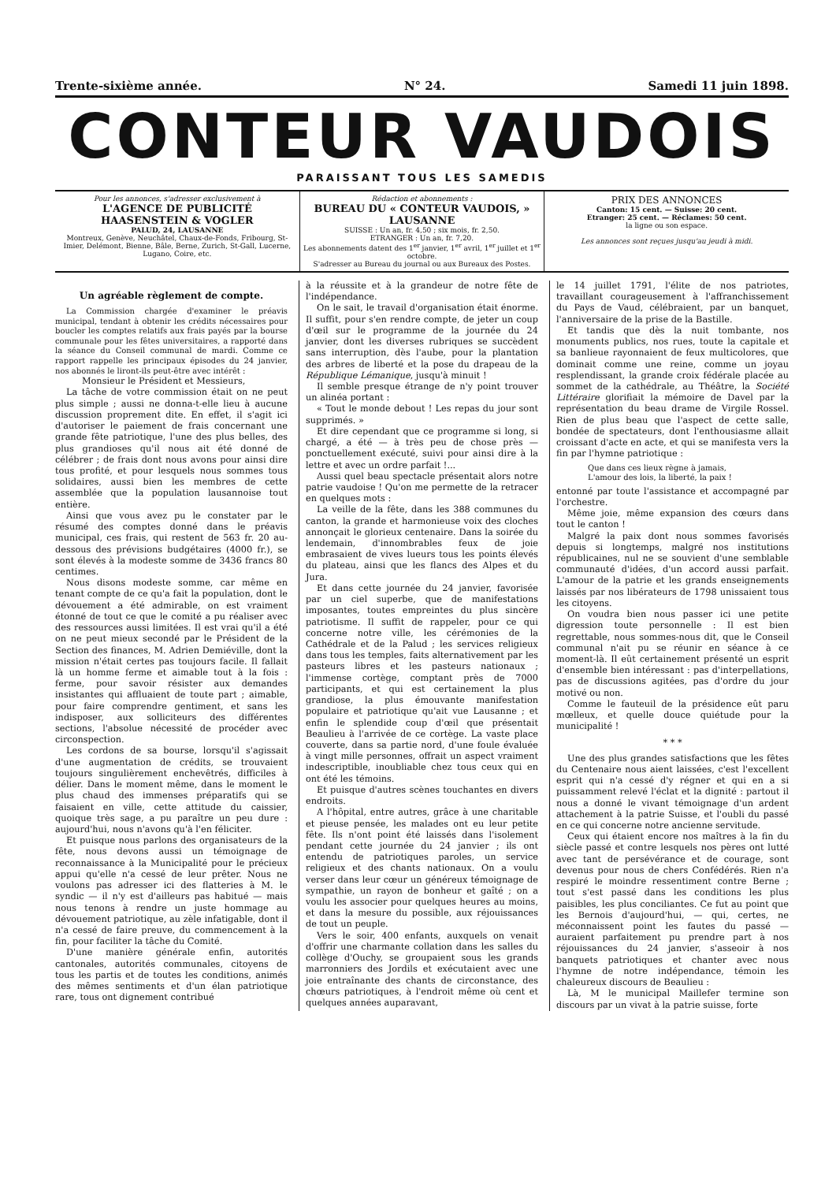Trente-sixième année. N° 24. Samedi 11 juin 1898.
CONTEUR VAUDOIS
PARAISSANT TOUS LES SAMEDIS
Pour les annonces, s'adresser exclusivement à
L'AGENCE DE PUBLICITÉ HAASENSTEIN & VOGLER
PALUD, 24, LAUSANNE
Montreux, Genève, Neuchâtel, Chaux-de-Fonds, Fribourg, St-Imier, Delémont, Bienne, Bâle, Berne, Zurich, St-Gall, Lucerne, Lugano, Coire, etc.
Rédaction et abonnements :
BUREAU DU « CONTEUR VAUDOIS, » LAUSANNE
SUISSE : Un an, fr. 4,50 ; six mois, fr. 2,50.
ETRANGER : Un an, fr. 7,20.
Les abonnements datent des 1<sup>er</sup> janvier, 1<sup>er</sup> avril, 1<sup>er</sup> juillet et 1<sup>er</sup> octobre.
S'adresser au Bureau du journal ou aux Bureaux des Postes.
PRIX DES ANNONCES
Canton: 15 cent. — Suisse: 20 cent.
Etranger: 25 cent. — Réclames: 50 cent.
la ligne ou son espace.
Les annonces sont reçues jusqu'au jeudi à midi.
Un agréable règlement de compte.
La Commission chargée d'examiner le préavis municipal, tendant à obtenir les crédits nécessaires pour boucler les comptes relatifs aux frais payés par la bourse communale pour les fêtes universitaires, a rapporté dans la séance du Conseil communal de mardi. Comme ce rapport rappelle les principaux épisodes du 24 janvier, nos abonnés le liront-ils peut-être avec intérêt :
Monsieur le Président et Messieurs,
La tâche de votre commission était on ne peut plus simple ; aussi ne donna-t-elle lieu à aucune discussion proprement dite. En effet, il s'agit ici d'autoriser le paiement de frais concernant une grande fête patriotique, l'une des plus belles, des plus grandioses qu'il nous ait été donné de célébrer ; de frais dont nous avons pour ainsi dire tous profité, et pour lesquels nous sommes tous solidaires, aussi bien les membres de cette assemblée que la population lausannoise tout entière.
Ainsi que vous avez pu le constater par le résumé des comptes donné dans le préavis municipal, ces frais, qui restent de 563 fr. 20 au-dessous des prévisions budgétaires (4000 fr.), se sont élevés à la modeste somme de 3436 francs 80 centimes.
Nous disons modeste somme, car même en tenant compte de ce qu'a fait la population, dont le dévouement a été admirable, on est vraiment étonné de tout ce que le comité a pu réaliser avec des ressources aussi limitées. Il est vrai qu'il a été on ne peut mieux secondé par le Président de la Section des finances, M. Adrien Demiéville, dont la mission n'était certes pas toujours facile. Il fallait là un homme ferme et aimable tout à la fois : ferme, pour savoir résister aux demandes insistantes qui affluaient de toute part ; aimable, pour faire comprendre gentiment, et sans les indisposer, aux solliciteurs des différentes sections, l'absolue nécessité de procéder avec circonspection.
Les cordons de sa bourse, lorsqu'il s'agissait d'une augmentation de crédits, se trouvaient toujours singulièrement enchevêtrés, difficiles à délier. Dans le moment même, dans le moment le plus chaud des immenses préparatifs qui se faisaient en ville, cette attitude du caissier, quoique très sage, a pu paraître un peu dure : aujourd'hui, nous n'avons qu'à l'en féliciter.
Et puisque nous parlons des organisateurs de la fête, nous devons aussi un témoignage de reconnaissance à la Municipalité pour le précieux appui qu'elle n'a cessé de leur prêter. Nous ne voulons pas adresser ici des flatteries à M. le syndic — il n'y est d'ailleurs pas habitué — mais nous tenons à rendre un juste hommage au dévouement patriotique, au zèle infatigable, dont il n'a cessé de faire preuve, du commencement à la fin, pour faciliter la tâche du Comité.
D'une manière générale enfin, autorités cantonales, autorités communales, citoyens de tous les partis et de toutes les conditions, animés des mêmes sentiments et d'un élan patriotique rare, tous ont dignement contribué
à la réussite et à la grandeur de notre fête de l'indépendance.
On le sait, le travail d'organisation était énorme. Il suffit, pour s'en rendre compte, de jeter un coup d'œil sur le programme de la journée du 24 janvier, dont les diverses rubriques se succèdent sans interruption, dès l'aube, pour la plantation des arbres de liberté et la pose du drapeau de la République Lémanique, jusqu'à minuit !
Il semble presque étrange de n'y point trouver un alinéa portant :
« Tout le monde debout ! Les repas du jour sont supprimés. »
Et dire cependant que ce programme si long, si chargé, a été — à très peu de chose près — ponctuellement exécuté, suivi pour ainsi dire à la lettre et avec un ordre parfait !...
Aussi quel beau spectacle présentait alors notre patrie vaudoise ! Qu'on me permette de la retracer en quelques mots :
La veille de la fête, dans les 388 communes du canton, la grande et harmonieuse voix des cloches annonçait le glorieux centenaire. Dans la soirée du lendemain, d'innombrables feux de joie embrasaient de vives lueurs tous les points élevés du plateau, ainsi que les flancs des Alpes et du Jura.
Et dans cette journée du 24 janvier, favorisée par un ciel superbe, que de manifestations imposantes, toutes empreintes du plus sincère patriotisme. Il suffit de rappeler, pour ce qui concerne notre ville, les cérémonies de la Cathédrale et de la Palud ; les services religieux dans tous les temples, faits alternativement par les pasteurs libres et les pasteurs nationaux ; l'immense cortège, comptant près de 7000 participants, et qui est certainement la plus grandiose, la plus émouvante manifestation populaire et patriotique qu'ait vue Lausanne ; et enfin le splendide coup d'œil que présentait Beaulieu à l'arrivée de ce cortège. La vaste place couverte, dans sa partie nord, d'une foule évaluée à vingt mille personnes, offrait un aspect vraiment indescriptible, inoubliable chez tous ceux qui en ont été les témoins.
Et puisque d'autres scènes touchantes en divers endroits.
A l'hôpital, entre autres, grâce à une charitable et pieuse pensée, les malades ont eu leur petite fête. Ils n'ont point été laissés dans l'isolement pendant cette journée du 24 janvier ; ils ont entendu de patriotiques paroles, un service religieux et des chants nationaux. On a voulu verser dans leur cœur un généreux témoignage de sympathie, un rayon de bonheur et gaîté ; on a voulu les associer pour quelques heures au moins, et dans la mesure du possible, aux réjouissances de tout un peuple.
Vers le soir, 400 enfants, auxquels on venait d'offrir une charmante collation dans les salles du collège d'Ouchy, se groupaient sous les grands marronniers des Jordils et exécutaient avec une joie entraînante des chants de circonstance, des chœurs patriotiques, à l'endroit même où cent et quelques années auparavant,
le 14 juillet 1791, l'élite de nos patriotes, travaillant courageusement à l'affranchissement du Pays de Vaud, célébraient, par un banquet, l'anniversaire de la prise de la Bastille.
Et tandis que dès la nuit tombante, nos monuments publics, nos rues, toute la capitale et sa banlieue rayonnaient de feux multicolores, que dominait comme une reine, comme un joyau resplendissant, la grande croix fédérale placée au sommet de la cathédrale, au Théâtre, la Société Littéraire glorifiait la mémoire de Davel par la représentation du beau drame de Virgile Rossel. Rien de plus beau que l'aspect de cette salle, bondée de spectateurs, dont l'enthousiasme allait croissant d'acte en acte, et qui se manifesta vers la fin par l'hymne patriotique :
Que dans ces lieux règne à jamais,
L'amour des lois, la liberté, la paix !
entonné par toute l'assistance et accompagné par l'orchestre.
Même joie, même expansion des cœurs dans tout le canton !
Malgré la paix dont nous sommes favorisés depuis si longtemps, malgré nos institutions républicaines, nul ne se souvient d'une semblable communauté d'idées, d'un accord aussi parfait. L'amour de la patrie et les grands enseignements laissés par nos libérateurs de 1798 unissaient tous les citoyens.
On voudra bien nous passer ici une petite digression toute personnelle : Il est bien regrettable, nous sommes-nous dit, que le Conseil communal n'ait pu se réunir en séance à ce moment-là. Il eût certainement présenté un esprit d'ensemble bien intéressant : pas d'interpellations, pas de discussions agitées, pas d'ordre du jour motivé ou non.
Comme le fauteuil de la présidence eût paru mœlleux, et quelle douce quiétude pour la municipalité !
* * *
Une des plus grandes satisfactions que les fêtes du Centenaire nous aient laissées, c'est l'excellent esprit qui n'a cessé d'y régner et qui en a si puissamment relevé l'éclat et la dignité : partout il nous a donné le vivant témoignage d'un ardent attachement à la patrie Suisse, et l'oubli du passé en ce qui concerne notre ancienne servitude.
Ceux qui étaient encore nos maîtres à la fin du siècle passé et contre lesquels nos pères ont lutté avec tant de persévérance et de courage, sont devenus pour nous de chers Confédérés. Rien n'a respiré le moindre ressentiment contre Berne ; tout s'est passé dans les conditions les plus paisibles, les plus conciliantes. Ce fut au point que les Bernois d'aujourd'hui, — qui, certes, ne méconnaissent point les fautes du passé — auraient parfaitement pu prendre part à nos réjouissances du 24 janvier, s'asseoir à nos banquets patriotiques et chanter avec nous l'hymne de notre indépendance, témoin les chaleureux discours de Beaulieu :
Là, M le municipal Maillefer termine son discours par un vivat à la patrie suisse, forte